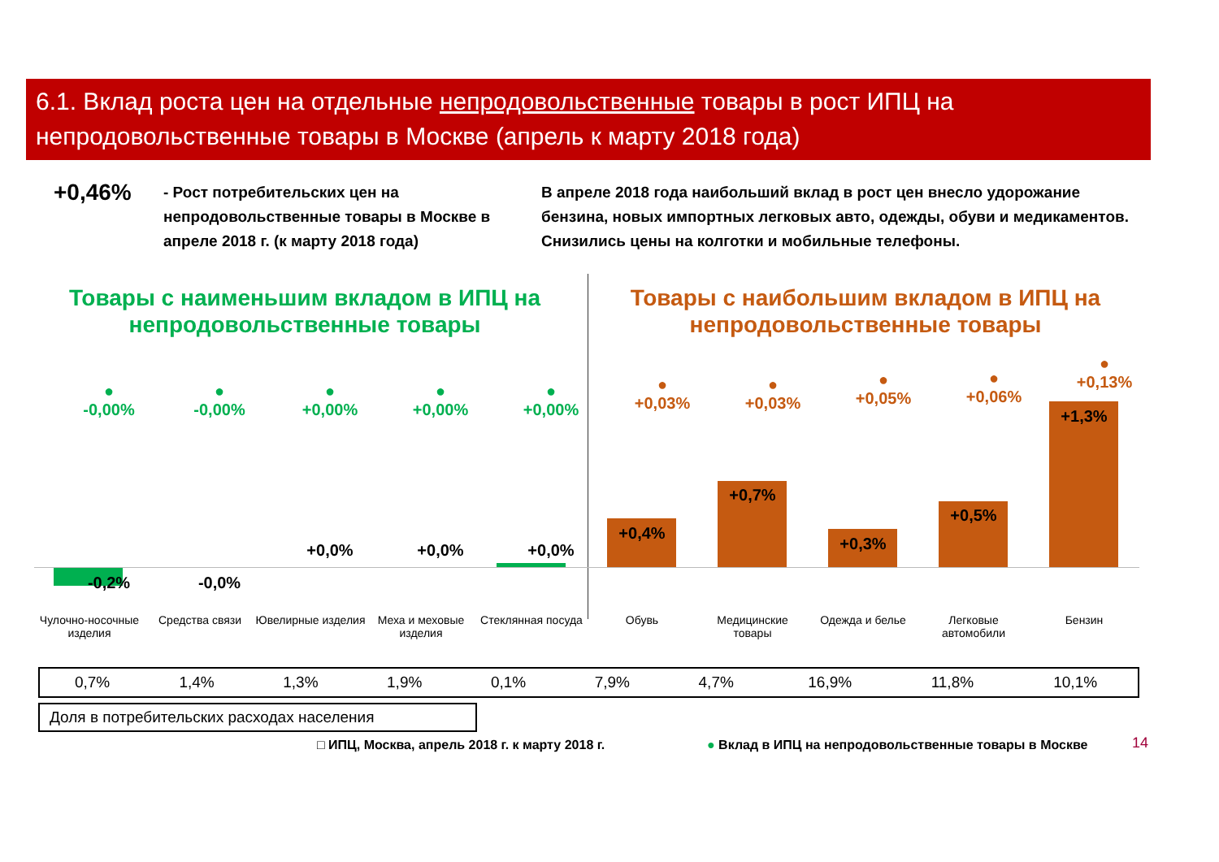6.1. Вклад роста цен на отдельные непродовольственные товары в рост ИПЦ на непродовольственные товары в Москве (апрель к марту 2018 года)
+0,46%
- Рост потребительских цен на непродовольственные товары в Москве в апреле 2018 г. (к марту 2018 года)
В апреле 2018 года наибольший вклад в рост цен внесло удорожание бензина, новых импортных легковых авто, одежды, обуви и медикаментов. Снизились цены на колготки и мобильные телефоны.
Товары с наименьшим вкладом в ИПЦ на непродовольственные товары
Товары с наибольшим вкладом в ИПЦ на непродовольственные товары
●
-0,00%
●
-0,00%
●
+0,00%
●
+0,00%
●
+0,00%
-0,2% -0,0%
+0,0% +0,0% +0,0%
●
+0,03%
●
+0,03%
●
+0,05%
●
+0,06%
●
+0,13%
+0,4%
+0,7%
+0,3%
+0,5%
+1,3%
Чулочно-носочные изделия
Средства связи
Ювелирные изделия
Меха и меховые изделия
Стеклянная посуда
Обувь
Медицинские товары
Одежда и белье
Легковые автомобили
Бензин
| 0,7% | 1,4% | 1,3% | 1,9% | 0,1% | 7,9% | 4,7% | 16,9% | 11,8% | 10,1% |
Доля в потребительских расходах населения
□ ИПЦ, Москва, апрель 2018 г. к марту 2018 г.
● Вклад в ИПЦ на непродовольственные товары в Москве
14